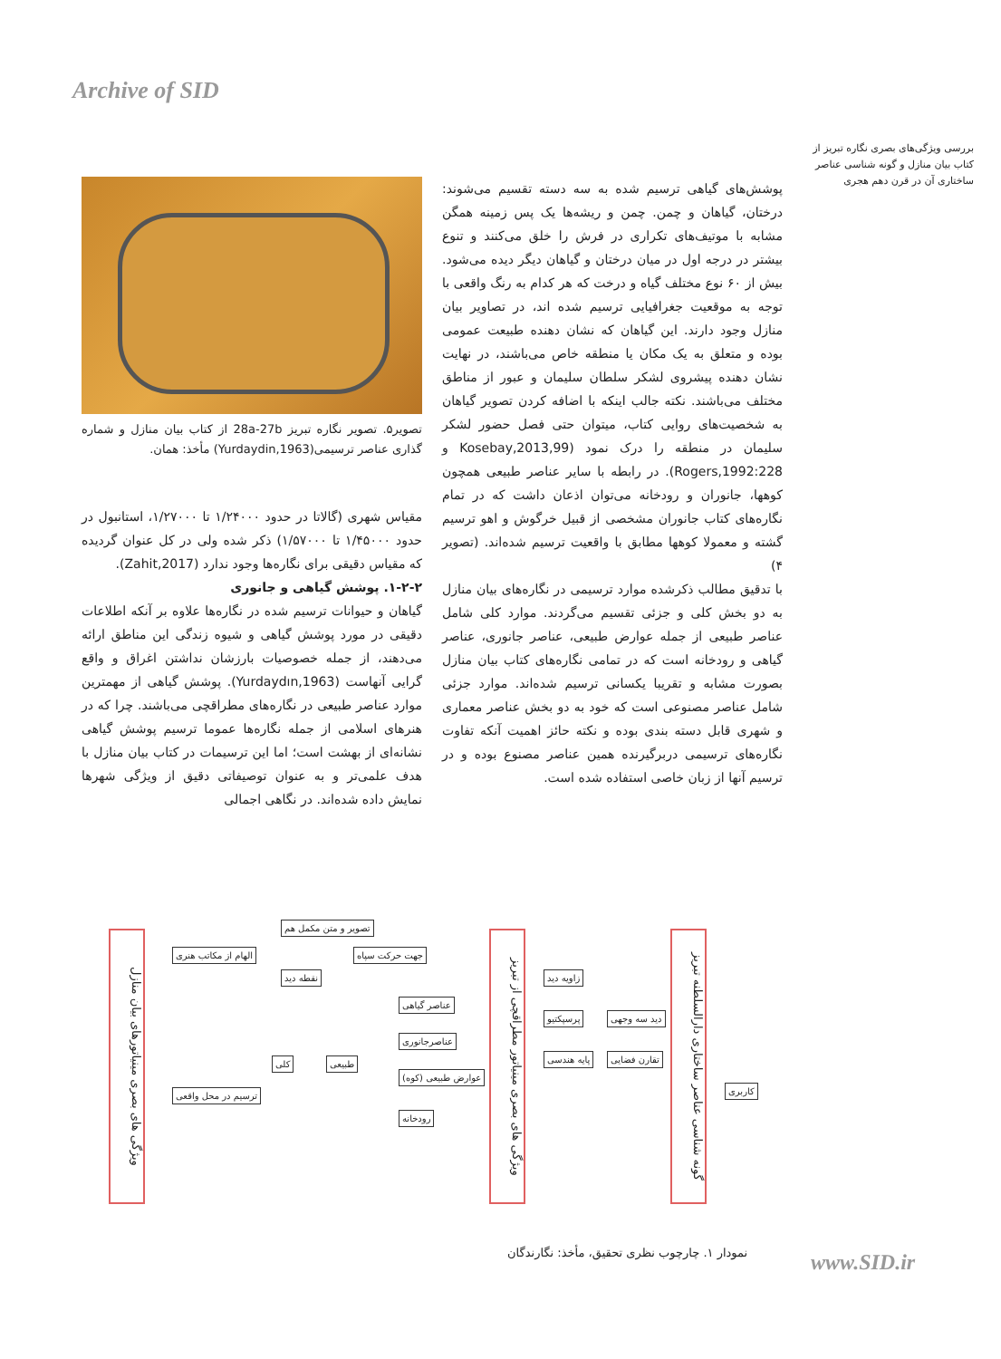Archive of SID
بررسی ویژگی‌های بصری نگاره تبریز از کتاب بیان منازل و گونه شناسی عناصر ساختاری آن در قرن دهم هجری
تصویر۵. تصویر نگاره تبریز 28a-27b از کتاب بیان منازل و شماره گذاری عناصر ترسیمی(Yurdaydin,1963) مأخذ: همان.
مقیاس شهری (گالاتا در حدود ۱/۲۴۰۰۰ تا ۱/۲۷۰۰۰، استانبول در حدود ۱/۴۵۰۰۰ تا ۱/۵۷۰۰۰) ذکر شده ولی در کل عنوان گردیده که مقیاس دقیقی برای نگاره‌ها وجود ندارد (Zahit,2017).
۱-۲-۲. پوشش گیاهی و جانوری
گیاهان و حیوانات ترسیم شده در نگاره‌ها علاوه بر آنکه اطلاعات دقیقی در مورد پوشش گیاهی و شیوه زندگی این مناطق ارائه می‌دهند، از جمله خصوصیات بارزشان نداشتن اغراق و واقع گرایی آنهاست (Yurdaydın,1963). پوشش گیاهی از مهمترین موارد عناصر طبیعی در نگاره‌های مطراقچی می‌باشند. چرا که در هنرهای اسلامی از جمله نگاره‌ها عموما ترسیم پوشش گیاهی نشانه‌ای از بهشت است؛ اما این ترسیمات در کتاب بیان منازل با هدف علمی‌تر و به عنوان توصیفاتی دقیق از ویژگی شهرها نمایش داده شده‌اند. در نگاهی اجمالی
پوشش‌های گیاهی ترسیم شده به سه دسته تقسیم می‌شوند: درختان، گیاهان و چمن. چمن و ریشه‌ها یک پس زمینه همگن مشابه با موتیف‌های تکراری در فرش را خلق می‌کنند و تنوع بیشتر در درجه اول در میان درختان و گیاهان دیگر دیده می‌شود. بیش از ۶۰ نوع مختلف گیاه و درخت که هر کدام به رنگ واقعی با توجه به موقعیت جغرافیایی ترسیم شده اند، در تصاویر بیان منازل وجود دارند. این گیاهان که نشان دهنده طبیعت عمومی بوده و متعلق به یک مکان یا منطقه خاص می‌باشند، در نهایت نشان دهنده پیشروی لشکر سلطان سلیمان و عبور از مناطق مختلف می‌باشند. نکته جالب اینکه با اضافه کردن تصویر گیاهان به شخصیت‌های روایی کتاب، میتوان حتی فصل حضور لشکر سلیمان در منطقه را درک نمود (Kosebay,2013,99 و Rogers,1992:228). در رابطه با سایر عناصر طبیعی همچون کوهها، جانوران و رودخانه می‌توان اذعان داشت که در تمام نگاره‌های کتاب جانوران مشخصی از قبیل خرگوش و اهو ترسیم گشته و معمولا کوهها مطابق با واقعیت ترسیم شده‌اند. (تصویر ۴)
با تدقیق مطالب ذکرشده موارد ترسیمی در نگاره‌های بیان منازل به دو بخش کلی و جزئی تقسیم می‌گردند. موارد کلی شامل عناصر طبیعی از جمله عوارض طبیعی، عناصر جانوری، عناصر گیاهی و رودخانه است که در تمامی نگاره‌های کتاب بیان منازل بصورت مشابه و تقریبا یکسانی ترسیم شده‌اند. موارد جزئی شامل عناصر مصنوعی است که خود به دو بخش عناصر معماری و شهری قابل دسته بندی بوده و نکته حائز اهمیت آنکه تفاوت نگاره‌های ترسیمی دربرگیرنده همین عناصر مصنوع بوده و در ترسیم آنها از زبان خاصی استفاده شده است.
ویژگی های بصری مینیاتورهای بیان منازل
الهام از مکاتب هنری
تصویر و متن مکمل هم
نقطه دید
جهت حرکت سپاه
عناصر گیاهی
عناصرجانوری
عوارض طبیعی (کوه)
رودخانه
کلی طبیعی
ترسیم در محل واقعی
ویژگی های بصری مینیاتور مطراقچی از تبریز
زاویه دید
پرسپکتیو
پایه هندسی
دید سه وجهی
تقارن فضایی
گونه شناسی عناصر ساختاری دارالسلطنه تبریز
کاربری
نمودار ۱. چارچوب نظری تحقیق، مأخذ: نگارندگان
www.SID.ir